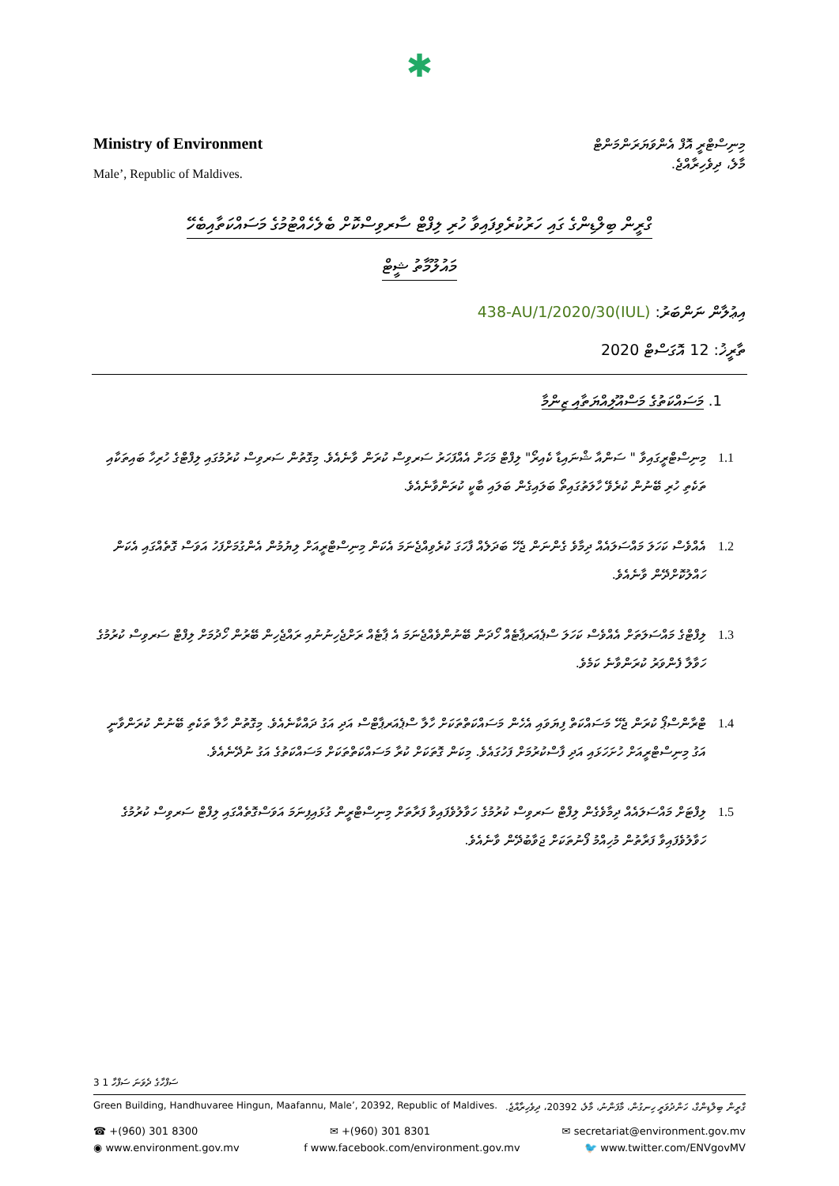✱
Ministry of Environment
Male’, Republic of Maldives.
މިނިސްޓްރީ އޮފް އެންވަޔަރަންމަންޓް
މާލެ، ދިވެހިރާއްޖެ.
ގްރީން ބިލްޑިންގެ ގައި ހަރުކުރެވިފައިވާ ހުރި ލިފްޓް ސާރވިސްކޮށް ބެލެހެއްޓުމުގެ މަސައްކަތާއިބެހޭ
މައުލޫމާތު ޝީޓް
އިޢުލާން ނަންބަރު: (IUL)438-AU/1/2020/30
ތާރީޚު: 12 އޮގަސްޓް 2020
1. މަސައްކަތުގެ މަސްއޫލިއްޔަތާއި ޒިންމާ
1.1 މިނިސްޓްރީގައިވާ " ސަންއާ ޝްނައިޑާ ކެއިރޯ" ލިފްޓް މަހަށް އެއްފަހަރު ސަރވިސް ކުރަން ވާނެއެވެ. މިގޮތުން ސަރވިސް ކުރުމުގައި ލިފްޓްގެ ހުރިހާ ބައިތަކާއި ތަކެތި ހުރި ބޭނުން ކުރެވޭ ހާލަތުގައިތޯ ބަލައިގެން ބަލައި ބާކީ ކުރަންވާނެއެވެ.
1.2 އެއްވެސް ކަހަލަ މައްސަލައެއް ދިމާވެ ގެންނަން ޖެހޭ ބަދަލެއް ފާހަގަ ކުރެވިއްޖެނަމަ އެކަން މިނިސްޓްރީއަށް ލިޔުމުން އެންގުމަށްފަހު އަވަސް ގޮތެއްގައި އެކަން ހައްލުކޮށްދޭން ވާނެއެވެ.
1.3 ލިފްޓްގެ މައްސަލަތަށް އެއްވެސް ކަހަލަ ސްޕެއަރޕާޓެއް ހޯދަން ބޭނުންވެއްޖެނަމަ އެ ޕާޓެއް ރަށްޖެހިނުނުއި ރައްޖެހިން ބޭރުން ހޯދުމަށް ލިފްޓް ސަރވިސް ކުރުމުގެ ހަވާލާ ފެންވަރު ކުރަންވާނެ ކަމެވެ.
1.4 ޓްރާންސްޕޯ ކުރަން ޖެހޭ މަސައްކަތް ފިޔަވައި އެހެން މަސައްކަތްތަކަށް ހާލާ ސްޕެއަރޕާޓްސް އަދި އަގު ދައްކާނެއެވެ. މިގޮތުން ހާލާ ތަކެތި ބޭނުން ކުރަންވާނީ އަގު މިނިސްޓްރީއަށް ހުށަހަޅައި އަދި ފާސްކުރުމަށް ފަހުގައެވެ. މިކަން ގޮތަކަށް ކުރާ މަސައްކަތްތަކަށް މަސައްކަތުގެ އަގު ނުދޭނެއެވެ.
1.5 ލިފްޓަށް މައްސަލައެއް ދިމާވެގެން ލިފްޓް ސަރވިސް ކުރުމުގެ ހަވާލުވެފައިވާ ފަރާތަށް މިނިސްޓްރީން ގުޅައިފިނަމަ އަވަސްގޮތެއްގައި ލިފްޓް ސަރވިސް ކުރުމުގެ ހަވާލުވެފައިވާ ފަރާތުން މުހިއްމު ފޯނުތަކަށް ޖަވާބުދޭން ވާނެއެވެ.
3 ސަފްހާގެ ދެވަނަ ސަފްހާ 1
Green Building, Handhuvaree Hingun, Maafannu, Male’, 20392, Republic of Maldives. ގްރީން ބިލްޑިންގް، ހަންދުވަރީ ހިނގުން، މާފަންނު، މާލެ، 20392، ދިވެހިރާއްޖެ.
☎ +(960) 301 8300 ✉ +(960) 301 8301 ✉ secretariat@environment.gov.mv
◉ www.environment.gov.mv f www.facebook.com/environment.gov.mv 🐦 www.twitter.com/ENVgovMV